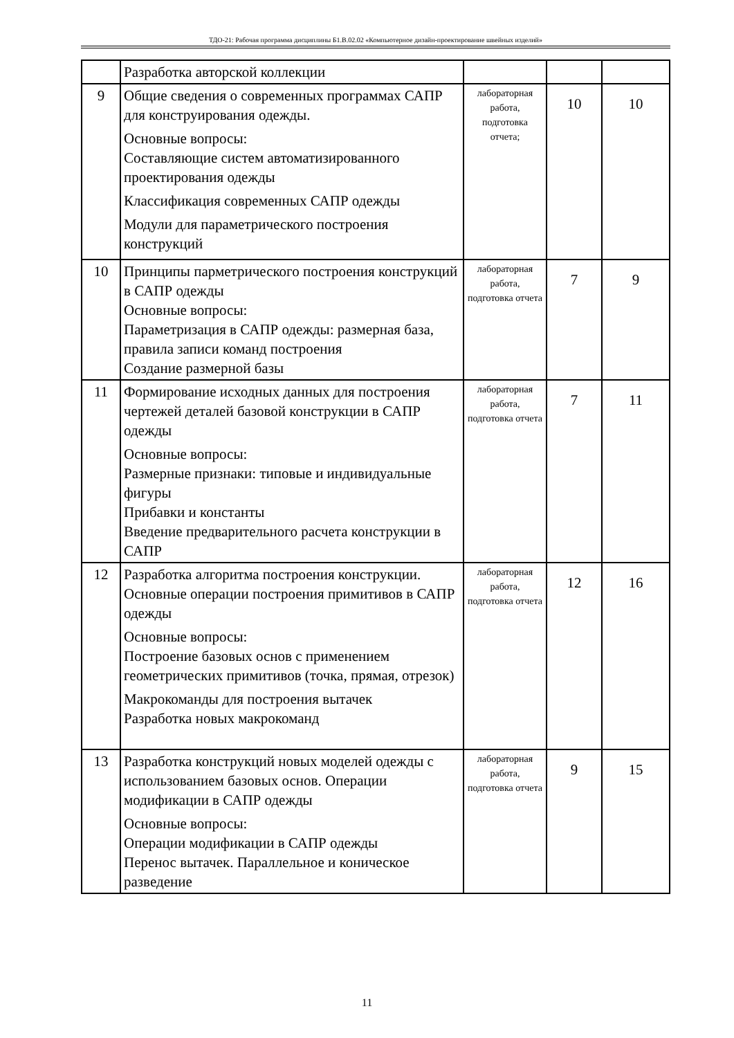ТДО-21: Рабочая программа дисциплины Б1.В.02.02 «Компьютерное дизайн-проектирование швейных изделий»
| | Разработка авторской коллекции | | | |
| 9 | Общие сведения о современных программах САПР для конструирования одежды. Основные вопросы: Составляющие систем автоматизированного проектирования одежды Классификация современных САПР одежды Модули для параметрического построения конструкций | лабораторная работа, подготовка отчета; | 10 | 10 |
| 10 | Принципы парметрического построения конструкций в САПР одежды Основные вопросы: Параметризация в САПР одежды: размерная база, правила записи команд построения Создание размерной базы | лабораторная работа, подготовка отчета | 7 | 9 |
| 11 | Формирование исходных данных для построения чертежей деталей базовой конструкции в САПР одежды Основные вопросы: Размерные признаки: типовые и индивидуальные фигуры Прибавки и константы Введение предварительного расчета конструкции в САПР | лабораторная работа, подготовка отчета | 7 | 11 |
| 12 | Разработка алгоритма построения конструкции. Основные операции построения примитивов в САПР одежды Основные вопросы: Построение базовых основ с применением геометрических примитивов (точка, прямая, отрезок) Макрокоманды для построения вытачек Разработка новых макрокоманд | лабораторная работа, подготовка отчета | 12 | 16 |
| 13 | Разработка конструкций новых моделей одежды с использованием базовых основ. Операции модификации в САПР одежды Основные вопросы: Операции модификации в САПР одежды Перенос вытачек. Параллельное и коническое разведение | лабораторная работа, подготовка отчета | 9 | 15 |
11